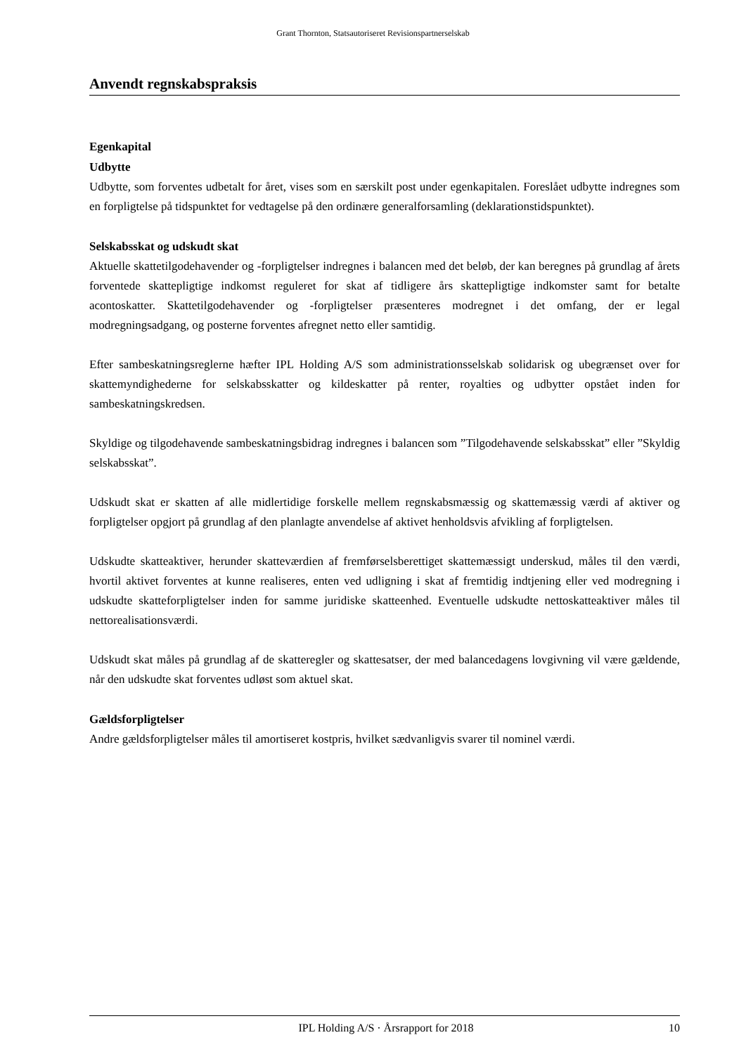Grant Thornton, Statsautoriseret Revisionspartnerselskab
Anvendt regnskabspraksis
Egenkapital
Udbytte
Udbytte, som forventes udbetalt for året, vises som en særskilt post under egenkapitalen. Foreslået udbytte indregnes som en forpligtelse på tidspunktet for vedtagelse på den ordinære generalforsamling (deklarationstidspunktet).
Selskabsskat og udskudt skat
Aktuelle skattetilgodehavender og -forpligtelser indregnes i balancen med det beløb, der kan beregnes på grundlag af årets forventede skattepligtige indkomst reguleret for skat af tidligere års skattepligtige indkomster samt for betalte acontoskatter. Skattetilgodehavender og -forpligtelser præsenteres modregnet i det omfang, der er legal modregningsadgang, og posterne forventes afregnet netto eller samtidig.
Efter sambeskatningsreglerne hæfter IPL Holding A/S som administrationsselskab solidarisk og ubegrænset over for skattemyndighederne for selskabsskatter og kildeskatter på renter, royalties og udbytter opstået inden for sambeskatningskredsen.
Skyldige og tilgodehavende sambeskatningsbidrag indregnes i balancen som ”Tilgodehavende selskabsskat” eller ”Skyldig selskabsskat”.
Udskudt skat er skatten af alle midlertidige forskelle mellem regnskabsmæssig og skattemæssig værdi af aktiver og forpligtelser opgjort på grundlag af den planlagte anvendelse af aktivet henholdsvis afvikling af forpligtelsen.
Udskudte skatteaktiver, herunder skatteværdien af fremførselsberettiget skattemæssigt underskud, måles til den værdi, hvortil aktivet forventes at kunne realiseres, enten ved udligning i skat af fremtidig indtjening eller ved modregning i udskudte skatteforpligtelser inden for samme juridiske skatteenhed. Eventuelle udskudte nettoskatteaktiver måles til nettorealisationsværdi.
Udskudt skat måles på grundlag af de skatteregler og skattesatser, der med balancedagens lovgivning vil være gældende, når den udskudte skat forventes udløst som aktuel skat.
Gældsforpligtelser
Andre gældsforpligtelser måles til amortiseret kostpris, hvilket sædvanligvis svarer til nominel værdi.
IPL Holding A/S · Årsrapport for 2018 10